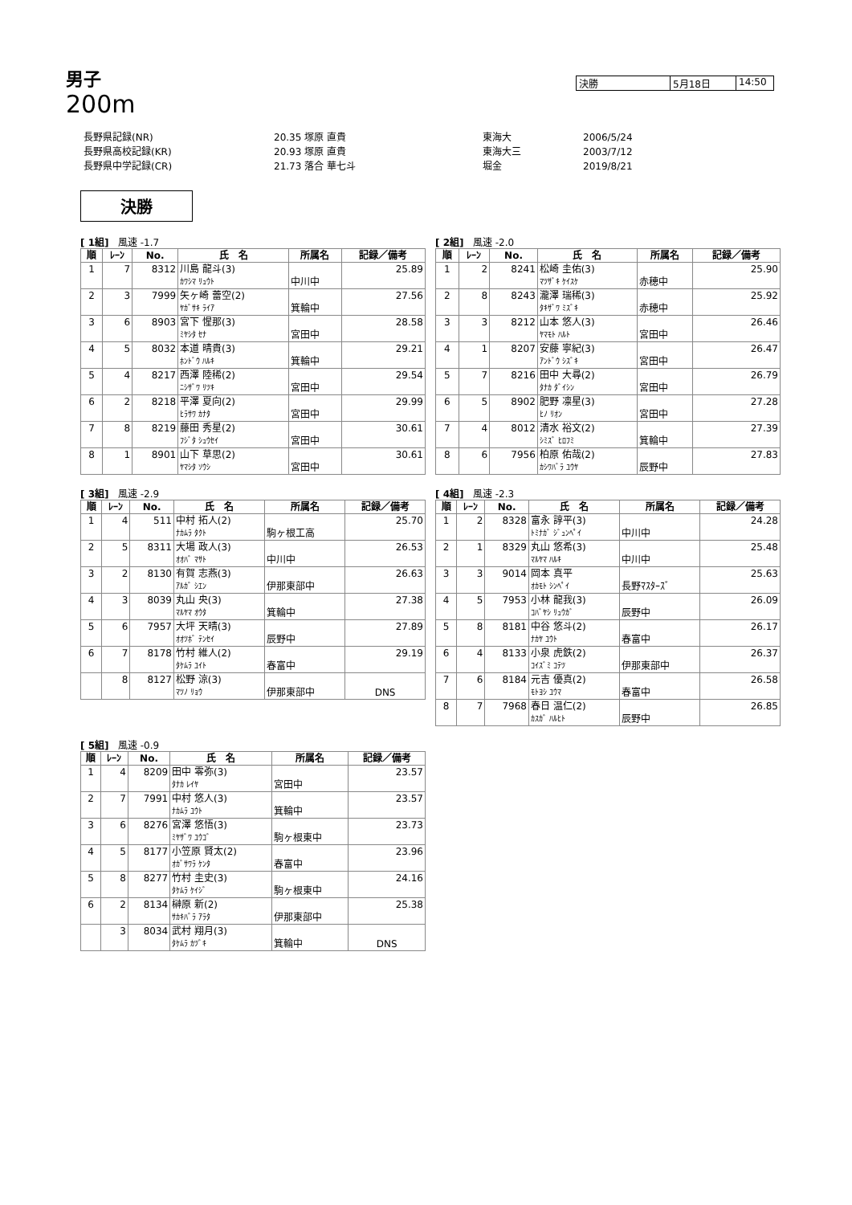男子
200m
決勝 5月18日 14:50
| 長野県記録(NR) | 20.35 塚原 直貴 | 東海大 | 2006/5/24 |
| 長野県高校記録(KR) | 20.93 塚原 直貴 | 東海大三 | 2003/7/12 |
| 長野県中学記録(CR) | 21.73 落合 華七斗 | 堀金 | 2019/8/21 |
決勝
[ 1組] 風速 -1.7
| 順 | ﾚｰﾝ | No. | 氏 名 | 所属名 | 記録／備考 |
| --- | --- | --- | --- | --- | --- |
| 1 | 7 | 8312 | 川島 龍斗(3) | | 25.89 |
| | | | ｶﾜｼﾏ ﾘｭｳﾄ | 中川中 | |
| 2 | 3 | 7999 | 矢ヶ崎 蕾空(2) | | 27.56 |
| | | | ﾔｶﾞｻｷ ﾗｲｱ | 箕輪中 | |
| 3 | 6 | 8903 | 宮下 惺那(3) | | 28.58 |
| | | | ﾐﾔｼﾀ ｾﾅ | 宮田中 | |
| 4 | 5 | 8032 | 本道 晴貴(3) | | 29.21 |
| | | | ﾎﾝﾄﾞｳ ﾊﾙｷ | 箕輪中 | |
| 5 | 4 | 8217 | 西澤 陸稀(2) | | 29.54 |
| | | | ﾆｼｻﾞﾜ ﾘﾂｷ | 宮田中 | |
| 6 | 2 | 8218 | 平澤 夏向(2) | | 29.99 |
| | | | ﾋﾗｻﾜ ｶﾅﾀ | 宮田中 | |
| 7 | 8 | 8219 | 藤田 秀星(2) | | 30.61 |
| | | | ﾌｼﾞﾀ ｼｭｳｾｲ | 宮田中 | |
| 8 | 1 | 8901 | 山下 草思(2) | | 30.61 |
| | | | ﾔﾏｼﾀ ｿｳｼ | 宮田中 | |
[ 2組] 風速 -2.0
| 順 | ﾚｰﾝ | No. | 氏 名 | 所属名 | 記録／備考 |
| --- | --- | --- | --- | --- | --- |
| 1 | 2 | 8241 | 松崎 圭佑(3) | | 25.90 |
| | | | ﾏﾂｻﾞｷ ｹｲｽｹ | 赤穂中 | |
| 2 | 8 | 8243 | 瀧澤 瑞稀(3) | | 25.92 |
| | | | ﾀｷｻﾞﾜ ﾐｽﾞｷ | 赤穂中 | |
| 3 | 3 | 8212 | 山本 悠人(3) | | 26.46 |
| | | | ﾔﾏﾓﾄ ﾊﾙﾄ | 宮田中 | |
| 4 | 1 | 8207 | 安藤 寧紀(3) | | 26.47 |
| | | | ｱﾝﾄﾞｳ ｼｽﾞｷ | 宮田中 | |
| 5 | 7 | 8216 | 田中 大尋(2) | | 26.79 |
| | | | ﾀﾅｶ ﾀﾞｲｼﾝ | 宮田中 | |
| 6 | 5 | 8902 | 肥野 凛星(3) | | 27.28 |
| | | | ﾋﾉ ﾘｵﾝ | 宮田中 | |
| 7 | 4 | 8012 | 清水 裕文(2) | | 27.39 |
| | | | ｼﾐｽﾞ ﾋﾛﾌﾐ | 箕輪中 | |
| 8 | 6 | 7956 | 柏原 佑哉(2) | | 27.83 |
| | | | ｶｼﾜﾊﾞﾗ ﾕｳﾔ | 辰野中 | |
[ 3組] 風速 -2.9
| 順 | ﾚｰﾝ | No. | 氏 名 | 所属名 | 記録／備考 |
| --- | --- | --- | --- | --- | --- |
| 1 | 4 | 511 | 中村 拓人(2) | | 25.70 |
| | | | ﾅｶﾑﾗ ﾀｸﾄ | 駒ヶ根工高 | |
| 2 | 5 | 8311 | 大場 政人(3) | | 26.53 |
| | | | ｵｵﾊﾞ ﾏｻﾄ | 中川中 | |
| 3 | 2 | 8130 | 有賀 志燕(3) | | 26.63 |
| | | | ｱﾙｶﾞ ｼｴﾝ | 伊那東部中 | |
| 4 | 3 | 8039 | 丸山 央(3) | | 27.38 |
| | | | ﾏﾙﾔﾏ ｵｳﾀ | 箕輪中 | |
| 5 | 6 | 7957 | 大坪 天晴(3) | | 27.89 |
| | | | ｵｵﾂﾎﾞ ﾃﾝｾｲ | 辰野中 | |
| 6 | 7 | 8178 | 竹村 維人(2) | | 29.19 |
| | | | ﾀｹﾑﾗ ﾕｲﾄ | 春富中 | |
| | 8 | 8127 | 松野 涼(3) | | |
| | | | ﾏﾂﾉ ﾘｮｳ | 伊那東部中 | DNS |
[ 4組] 風速 -2.3
| 順 | ﾚｰﾝ | No. | 氏 名 | 所属名 | 記録／備考 |
| --- | --- | --- | --- | --- | --- |
| 1 | 2 | 8328 | 富永 諄平(3) | | 24.28 |
| | | | ﾄﾐﾅｶﾞ ｼﾞｭﾝﾍﾟｲ | 中川中 | |
| 2 | 1 | 8329 | 丸山 悠希(3) | | 25.48 |
| | | | ﾏﾙﾔﾏ ﾊﾙｷ | 中川中 | |
| 3 | 3 | 9014 | 岡本 真平 | | 25.63 |
| | | | ｵｶﾓﾄ ｼﾝﾍﾟｲ | 長野ﾏｽﾀｰｽﾞ | |
| 4 | 5 | 7953 | 小林 龍我(3) | | 26.09 |
| | | | ｺﾊﾞﾔｼ ﾘｭｳｶﾞ | 辰野中 | |
| 5 | 8 | 8181 | 中谷 悠斗(2) | | 26.17 |
| | | | ﾅｶﾔ ﾕｳﾄ | 春富中 | |
| 6 | 4 | 8133 | 小泉 虎鉄(2) | | 26.37 |
| | | | ｺｲｽﾞﾐ ｺﾃﾂ | 伊那東部中 | |
| 7 | 6 | 8184 | 元吉 優真(2) | | 26.58 |
| | | | ﾓﾄﾖｼ ﾕｳﾏ | 春富中 | |
| 8 | 7 | 7968 | 春日 温仁(2) | | 26.85 |
| | | | ｶｽｶﾞ ﾊﾙﾋﾄ | 辰野中 | |
[ 5組] 風速 -0.9
| 順 | ﾚｰﾝ | No. | 氏 名 | 所属名 | 記録／備考 |
| --- | --- | --- | --- | --- | --- |
| 1 | 4 | 8209 | 田中 零弥(3) | | 23.57 |
| | | | ﾀﾅｶ ﾚｲﾔ | 宮田中 | |
| 2 | 7 | 7991 | 中村 悠人(3) | | 23.57 |
| | | | ﾅｶﾑﾗ ﾕｳﾄ | 箕輪中 | |
| 3 | 6 | 8276 | 宮澤 悠悟(3) | | 23.73 |
| | | | ﾐﾔｻﾞﾜ ﾕｳｺﾞ | 駒ヶ根東中 | |
| 4 | 5 | 8177 | 小笠原 賢太(2) | | 23.96 |
| | | | ｵｶﾞｻﾜﾗ ｹﾝﾀ | 春富中 | |
| 5 | 8 | 8277 | 竹村 圭史(3) | | 24.16 |
| | | | ﾀｹﾑﾗ ｹｲｼﾞ | 駒ヶ根東中 | |
| 6 | 2 | 8134 | 榊原 新(2) | | 25.38 |
| | | | ｻｶｷﾊﾞﾗ ｱﾗﾀ | 伊那東部中 | |
| | 3 | 8034 | 武村 翔月(3) | | |
| | | | ﾀｹﾑﾗ ｶﾂﾞｷ | 箕輪中 | DNS |